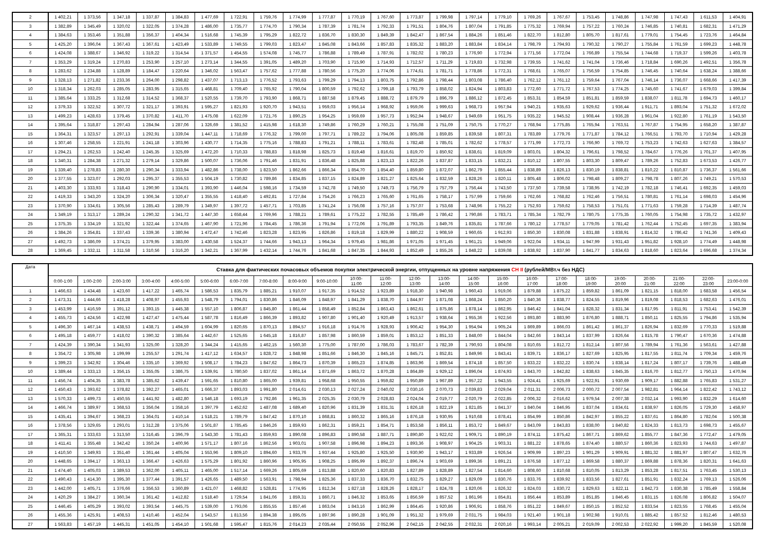| 2 | 1 402,21 | 1 373,56 | 1 347,18 | 1 337,87 | 1 384,83 | 1 477,69 | 1 722,91 | 1 759,76 | 1 774,99 | 1 777,87 | 1 770,19 | 1 767,60 | 1 773,87 | 1 799,98 | 1 797,14 | 1 779,10 | 1 769,26 | 1 767,67 | 1 753,45 | 1 748,86 | 1 747,98 | 1 747,43 | 1 611,53 | 1 404,91 |
| 3 | 1 382,89 | 1 345,49 | 1 320,02 | 1 322,05 | 1 374,28 | 1 486,00 | 1 735,77 | 1 774,70 | 1 790,34 | 1 787,39 | 1 781,74 | 1 792,33 | 1 791,51 | 1 804,76 | 1 807,04 | 1 791,85 | 1 775,32 | 1 769,94 | 1 757,22 | 1 760,24 | 1 746,85 | 1 740,81 | 1 682,31 | 1 471,29 |
| 4 | 1 384,63 | 1 353,46 | 1 351,88 | 1 356,37 | 1 404,34 | 1 516,68 | 1 745,39 | 1 795,29 | 1 822,72 | 1 836,70 | 1 830,30 | 1 849,39 | 1 842,47 | 1 867,54 | 1 884,26 | 1 851,46 | 1 822,70 | 1 812,80 | 1 805,70 | 1 817,61 | 1 779,01 | 1 754,45 | 1 723,76 | 1 464,84 |
| 5 | 1 425,20 | 1 396,04 | 1 367,43 | 1 367,61 | 1 423,49 | 1 533,89 | 1 749,55 | 1 799,03 | 1 823,47 | 1 845,08 | 1 843,66 | 1 857,83 | 1 835,32 | 1 883,20 | 1 883,84 | 1 834,14 | 1 798,79 | 1 794,93 | 1 790,32 | 1 790,27 | 1 755,84 | 1 761,59 | 1 699,23 | 1 448,78 |
| 6 | 1 424,08 | 1 388,67 | 1 346,92 | 1 319,22 | 1 314,54 | 1 371,57 | 1 454,55 | 1 574,08 | 1 745,77 | 1 786,88 | 1 789,49 | 1 787,91 | 1 782,02 | 1 780,23 | 1 776,90 | 1 772,94 | 1 771,56 | 1 772,04 | 1 766,89 | 1 755,54 | 1 744,68 | 1 719,37 | 1 599,26 | 1 403,78 |
| 7 | 1 353,29 | 1 319,24 | 1 270,83 | 1 253,90 | 1 257,10 | 1 273,14 | 1 344,55 | 1 391,05 | 1 489,20 | 1 703,90 | 1 715,90 | 1 714,93 | 1 712,57 | 1 711,29 | 1 719,83 | 1 732,98 | 1 739,55 | 1 741,62 | 1 741,04 | 1 736,46 | 1 718,84 | 1 690,26 | 1 492,51 | 1 356,78 |
| 8 | 1 283,62 | 1 234,88 | 1 128,89 | 1 184,47 | 1 220,64 | 1 346,02 | 1 563,47 | 1 757,62 | 1 777,88 | 1 780,56 | 1 775,20 | 1 774,06 | 1 774,61 | 1 781,71 | 1 778,86 | 1 772,31 | 1 768,61 | 1 765,07 | 1 756,59 | 1 754,85 | 1 746,45 | 1 740,64 | 1 638,24 | 1 388,66 |
| 9 | 1 328,13 | 1 271,82 | 1 233,36 | 1 264,00 | 1 298,82 | 1 437,07 | 1 713,13 | 1 776,52 | 1 793,63 | 1 799,29 | 1 794,13 | 1 803,75 | 1 792,86 | 1 798,44 | 1 803,08 | 1 786,40 | 1 762,12 | 1 761,12 | 1 759,64 | 1 767,04 | 1 746,14 | 1 736,07 | 1 668,66 | 1 417,39 |
| 10 | 1 318,34 | 1 262,03 | 1 285,05 | 1 283,95 | 1 315,65 | 1 468,81 | 1 709,40 | 1 765,92 | 1 790,04 | 1 800,59 | 1 792,62 | 1 799,18 | 1 793,79 | 1 858,02 | 1 824,94 | 1 803,83 | 1 772,60 | 1 771,72 | 1 767,53 | 1 774,25 | 1 745,60 | 1 741,67 | 1 679,03 | 1 399,84 |
| 11 | 1 385,64 | 1 333,25 | 1 312,68 | 1 314,52 | 1 368,37 | 1 520,55 | 1 739,70 | 1 793,90 | 1 868,71 | 1 887,58 | 1 879,45 | 1 888,72 | 1 879,79 | 1 896,79 | 1 886,12 | 1 872,45 | 1 853,31 | 1 854,59 | 1 851,81 | 1 859,59 | 1 838,07 | 1 811,78 | 1 694,73 | 1 460,17 |
| 12 | 1 379,33 | 1 322,52 | 1 307,72 | 1 321,17 | 1 393,91 | 1 595,27 | 1 821,93 | 1 920,70 | 1 943,51 | 1 959,03 | 1 956,14 | 1 968,92 | 1 959,06 | 1 999,63 | 1 968,73 | 1 957,94 | 1 940,21 | 1 935,63 | 1 929,62 | 1 936,44 | 1 911,71 | 1 893,04 | 1 751,32 | 1 672,02 |
| 13 | 1 499,23 | 1 428,63 | 1 379,45 | 1 370,82 | 1 411,70 | 1 475,08 | 1 622,09 | 1 721,76 | 1 890,25 | 1 954,25 | 1 959,69 | 1 957,73 | 1 952,94 | 1 948,67 | 1 949,69 | 1 951,75 | 1 935,22 | 1 945,52 | 1 908,44 | 1 936,28 | 1 961,04 | 1 922,80 | 1 761,19 | 1 543,50 |
| 14 | 1 395,64 | 1 318,87 | 1 297,43 | 1 284,94 | 1 287,06 | 1 326,69 | 1 381,52 | 1 415,98 | 1 618,30 | 1 749,86 | 1 760,29 | 1 760,21 | 1 755,08 | 1 751,09 | 1 750,75 | 1 770,27 | 1 768,94 | 1 775,85 | 1 765,94 | 1 763,51 | 1 767,87 | 1 754,95 | 1 658,20 | 1 387,87 |
| 15 | 1 364,31 | 1 323,57 | 1 297,13 | 1 292,91 | 1 339,04 | 1 447,11 | 1 718,69 | 1 776,32 | 1 799,00 | 1 797,71 | 1 789,22 | 1 794,06 | 1 805,08 | 1 859,85 | 1 839,58 | 1 807,31 | 1 783,89 | 1 779,76 | 1 771,87 | 1 784,12 | 1 766,51 | 1 793,70 | 1 710,94 | 1 429,28 |
| 16 | 1 307,46 | 1 258,55 | 1 221,91 | 1 241,18 | 1 303,96 | 1 430,77 | 1 714,35 | 1 775,16 | 1 788,83 | 1 791,21 | 1 788,11 | 1 783,61 | 1 782,48 | 1 785,01 | 1 782,62 | 1 778,57 | 1 771,99 | 1 772,73 | 1 766,90 | 1 769,72 | 1 753,23 | 1 742,63 | 1 627,63 | 1 384,57 |
| 17 | 1 294,21 | 1 262,53 | 1 242,40 | 1 245,35 | 1 325,69 | 1 472,20 | 1 710,33 | 1 788,83 | 1 818,98 | 1 825,73 | 1 819,48 | 1 816,61 | 1 819,70 | 1 850,92 | 1 838,61 | 1 819,09 | 1 803,01 | 1 804,32 | 1 796,61 | 1 798,52 | 1 784,67 | 1 776,26 | 1 701,37 | 1 407,95 |
| 18 | 1 340,31 | 1 284,38 | 1 271,32 | 1 279,14 | 1 329,86 | 1 500,07 | 1 736,06 | 1 791,46 | 1 831,91 | 1 836,48 | 1 825,88 | 1 823,13 | 1 822,26 | 1 837,87 | 1 833,15 | 1 832,21 | 1 810,12 | 1 807,55 | 1 803,30 | 1 809,47 | 1 789,26 | 1 752,83 | 1 673,53 | 1 426,77 |
| 19 | 1 339,40 | 1 278,83 | 1 280,30 | 1 290,34 | 1 333,94 | 1 482,86 | 1 738,00 | 1 823,50 | 1 862,66 | 1 866,34 | 1 854,70 | 1 854,40 | 1 859,80 | 1 872,07 | 1 862,79 | 1 855,44 | 1 838,89 | 1 826,13 | 1 830,19 | 1 838,81 | 1 810,22 | 1 810,87 | 1 736,37 | 1 561,66 |
| 20 | 1 377,55 | 1 323,07 | 1 292,03 | 1 295,37 | 1 355,53 | 1 504,19 | 1 730,82 | 1 789,86 | 1 834,85 | 1 837,15 | 1 824,89 | 1 821,27 | 1 825,64 | 1 832,59 | 1 828,26 | 1 820,11 | 1 805,48 | 1 806,02 | 1 798,48 | 1 809,27 | 1 798,78 | 1 807,26 | 1 749,21 | 1 570,53 |
| 21 | 1 403,30 | 1 333,93 | 1 318,43 | 1 290,90 | 1 334,01 | 1 393,90 | 1 446,04 | 1 598,16 | 1 734,59 | 1 742,78 | 1 749,50 | 1 749,73 | 1 756,79 | 1 757,79 | 1 756,44 | 1 743,50 | 1 737,50 | 1 739,58 | 1 738,95 | 1 742,19 | 1 782,18 | 1 746,41 | 1 692,35 | 1 459,03 |
| 22 | 1 419,33 | 1 343,20 | 1 324,20 | 1 306,34 | 1 320,47 | 1 355,55 | 1 418,40 | 1 492,81 | 1 727,84 | 1 754,26 | 1 766,23 | 1 765,60 | 1 761,65 | 1 758,17 | 1 757,99 | 1 759,66 | 1 762,66 | 1 768,82 | 1 762,46 | 1 756,51 | 1 780,81 | 1 761,14 | 1 698,03 | 1 454,96 |
| 23 | 1 370,90 | 1 334,61 | 1 305,56 | 1 285,43 | 1 289,79 | 1 349,97 | 1 397,72 | 1 457,71 | 1 703,85 | 1 741,24 | 1 756,08 | 1 757,16 | 1 757,07 | 1 753,68 | 1 748,96 | 1 755,22 | 1 752,93 | 1 759,62 | 1 758,53 | 1 751,01 | 1 771,63 | 1 759,28 | 1 714,39 | 1 487,74 |
| 24 | 1 349,19 | 1 313,17 | 1 289,24 | 1 290,32 | 1 341,72 | 1 447,30 | 1 658,44 | 1 769,96 | 1 788,21 | 1 789,61 | 1 775,22 | 1 782,55 | 1 785,49 | 1 786,42 | 1 790,86 | 1 783,71 | 1 785,34 | 1 782,79 | 1 780,75 | 1 775,35 | 1 760,05 | 1 754,98 | 1 735,72 | 1 432,97 |
| 25 | 1 375,35 | 1 334,19 | 1 321,92 | 1 322,44 | 1 374,65 | 1 467,90 | 1 721,96 | 1 784,45 | 1 786,36 | 1 791,94 | 1 772,06 | 1 791,89 | 1 793,35 | 1 849,76 | 1 835,81 | 1 787,66 | 1 780,12 | 1 778,57 | 1 779,05 | 1 781,42 | 1 762,44 | 1 752,45 | 1 697,35 | 1 383,94 |
| 26 | 1 384,26 | 1 354,81 | 1 337,43 | 1 339,36 | 1 380,94 | 1 472,47 | 1 742,46 | 1 823,28 | 1 823,95 | 1 826,86 | 1 819,18 | 1 829,99 | 1 880,22 | 1 908,59 | 1 960,65 | 1 912,93 | 1 850,30 | 1 830,08 | 1 831,88 | 1 838,91 | 1 814,32 | 1 786,42 | 1 741,36 | 1 409,43 |
| 27 | 1 492,73 | 1 386,09 | 1 374,21 | 1 379,95 | 1 383,00 | 1 430,58 | 1 524,37 | 1 744,66 | 1 943,13 | 1 964,34 | 1 979,45 | 1 981,86 | 1 971,05 | 1 971,45 | 1 961,21 | 1 949,06 | 1 922,04 | 1 934,11 | 1 947,99 | 1 931,43 | 1 951,82 | 1 928,10 | 1 774,49 | 1 448,98 |
| 28 | 1 369,45 | 1 332,11 | 1 311,58 | 1 310,56 | 1 316,20 | 1 342,21 | 1 367,99 | 1 432,14 | 1 744,76 | 1 841,68 | 1 847,35 | 1 844,93 | 1 852,49 | 1 855,26 | 1 848,22 | 1 839,08 | 1 838,92 | 1 837,90 | 1 841,77 | 1 834,63 | 1 818,60 | 1 823,64 | 1 696,68 | 1 374,34 |
| Дата | Ставка для фактических почасовых объемов покупки электрической энергии, отпущенных на уровне напряжения СН II (рублей/МВт.ч без НДС) | | | | | | | | | | | | | | | | | | | | | | | |
| --- | --- | --- | --- | --- | --- | --- | --- | --- | --- | --- | --- | --- | --- | --- | --- | --- | --- | --- | --- | --- | --- | --- | --- | --- |
| | 0:00-1:00 | 1:00-2:00 | 2:00-3:00 | 3:00-4:00 | 4:00-5:00 | 5:00-6:00 | 6:00-7:00 | 7:00-8:00 | 8:00-9:00 | 9:00-10:00 | 10:00- 11:00 | 11:00- 12:00 | 12:00- 13:00 | 13:00- 14:00 | 14:00- 15:00 | 15:00- 16:00 | 16:00- 17:00 | 17:00- 18:00 | 18:00- 19:00 | 19:00- 20:00 | 20:00- 21:00 | 21:00- 22:00 | 22:00- 23:00 | 23:00-0:00 |
| 1 | 1 466,63 | 1 434,48 | 1 423,60 | 1 417,22 | 1 465,74 | 1 586,53 | 1 835,79 | 1 885,21 | 1 910,07 | 1 917,35 | 1 914,52 | 1 923,89 | 1 918,30 | 1 940,98 | 1 960,43 | 1 919,06 | 1 879,88 | 1 875,22 | 1 859,82 | 1 861,09 | 1 821,15 | 1 818,00 | 1 683,58 | 1 456,54 |
| 2 | 1 473,31 | 1 444,66 | 1 418,28 | 1 408,97 | 1 455,93 | 1 548,79 | 1 794,01 | 1 830,86 | 1 846,09 | 1 848,97 | 1 841,29 | 1 838,70 | 1 844,97 | 1 871,08 | 1 868,24 | 1 850,20 | 1 840,36 | 1 838,77 | 1 824,55 | 1 819,96 | 1 819,08 | 1 818,53 | 1 682,63 | 1 476,01 |
| 3 | 1 453,99 | 1 416,59 | 1 391,12 | 1 393,15 | 1 445,38 | 1 557,10 | 1 806,87 | 1 845,80 | 1 861,44 | 1 858,49 | 1 852,84 | 1 863,43 | 1 862,61 | 1 875,86 | 1 878,14 | 1 862,95 | 1 846,42 | 1 841,04 | 1 828,32 | 1 831,34 | 1 817,95 | 1 811,91 | 1 753,41 | 1 542,39 |
| 4 | 1 455,73 | 1 424,56 | 1 422,98 | 1 427,47 | 1 475,44 | 1 587,78 | 1 816,49 | 1 866,39 | 1 893,82 | 1 907,80 | 1 901,40 | 1 920,49 | 1 913,57 | 1 938,64 | 1 955,36 | 1 922,56 | 1 893,80 | 1 883,90 | 1 876,80 | 1 888,71 | 1 850,11 | 1 825,55 | 1 794,86 | 1 535,94 |
| 5 | 1 496,30 | 1 467,14 | 1 438,53 | 1 438,71 | 1 494,59 | 1 604,99 | 1 820,65 | 1 870,13 | 1 894,57 | 1 916,18 | 1 914,76 | 1 928,93 | 1 906,42 | 1 954,30 | 1 954,94 | 1 905,24 | 1 869,89 | 1 866,03 | 1 861,42 | 1 861,37 | 1 826,94 | 1 832,69 | 1 770,33 | 1 519,88 |
| 6 | 1 495,18 | 1 459,77 | 1 418,02 | 1 390,32 | 1 385,64 | 1 442,67 | 1 525,65 | 1 645,18 | 1 816,87 | 1 857,98 | 1 860,59 | 1 859,01 | 1 853,12 | 1 851,33 | 1 848,00 | 1 844,04 | 1 842,66 | 1 843,14 | 1 837,99 | 1 826,64 | 1 815,78 | 1 790,47 | 1 670,36 | 1 474,88 |
| 7 | 1 424,39 | 1 390,34 | 1 341,93 | 1 325,00 | 1 328,20 | 1 344,24 | 1 415,65 | 1 462,15 | 1 560,30 | 1 775,00 | 1 787,00 | 1 786,03 | 1 783,67 | 1 782,39 | 1 790,93 | 1 804,08 | 1 810,65 | 1 812,72 | 1 812,14 | 1 807,56 | 1 789,94 | 1 761,36 | 1 563,61 | 1 427,88 |
| 8 | 1 354,72 | 1 305,98 | 1 199,99 | 1 255,57 | 1 291,74 | 1 417,12 | 1 634,57 | 1 828,72 | 1 848,98 | 1 851,66 | 1 846,30 | 1 845,16 | 1 845,71 | 1 852,81 | 1 849,96 | 1 843,41 | 1 839,71 | 1 836,17 | 1 827,69 | 1 825,95 | 1 817,55 | 1 811,74 | 1 709,34 | 1 459,76 |
| 9 | 1 399,23 | 1 342,92 | 1 304,46 | 1 335,10 | 1 369,92 | 1 508,17 | 1 784,23 | 1 847,62 | 1 864,73 | 1 870,39 | 1 865,23 | 1 874,85 | 1 863,96 | 1 869,54 | 1 874,18 | 1 857,50 | 1 833,22 | 1 832,22 | 1 830,74 | 1 838,14 | 1 817,24 | 1 807,17 | 1 739,76 | 1 488,49 |
| 10 | 1 389,44 | 1 333,13 | 1 356,15 | 1 355,05 | 1 386,75 | 1 539,91 | 1 780,50 | 1 837,02 | 1 861,14 | 1 871,69 | 1 863,72 | 1 870,28 | 1 864,89 | 1 929,12 | 1 896,04 | 1 874,93 | 1 843,70 | 1 842,82 | 1 838,63 | 1 845,35 | 1 816,70 | 1 812,77 | 1 750,13 | 1 470,94 |
| 11 | 1 456,74 | 1 404,35 | 1 383,78 | 1 385,62 | 1 439,47 | 1 591,65 | 1 810,80 | 1 865,00 | 1 939,81 | 1 958,68 | 1 950,55 | 1 959,82 | 1 950,89 | 1 967,89 | 1 957,22 | 1 943,55 | 1 924,41 | 1 925,69 | 1 922,91 | 1 930,69 | 1 909,17 | 1 882,88 | 1 765,83 | 1 531,27 |
| 12 | 1 450,43 | 1 393,62 | 1 378,82 | 1 392,27 | 1 465,01 | 1 666,37 | 1 893,03 | 1 991,80 | 2 014,61 | 2 030,13 | 2 027,24 | 2 040,02 | 2 030,16 | 2 070,73 | 2 039,83 | 2 029,04 | 2 011,31 | 2 006,73 | 2 000,72 | 2 007,54 | 1 982,81 | 1 964,14 | 1 822,42 | 1 743,12 |
| 13 | 1 570,33 | 1 499,73 | 1 450,55 | 1 441,92 | 1 482,80 | 1 546,18 | 1 693,19 | 1 792,86 | 1 961,35 | 2 025,35 | 2 030,79 | 2 028,83 | 2 024,04 | 2 019,77 | 2 020,79 | 2 022,85 | 2 006,32 | 2 016,62 | 1 979,54 | 2 007,38 | 2 032,14 | 1 993,90 | 1 832,29 | 1 614,60 |
| 14 | 1 466,74 | 1 389,97 | 1 368,53 | 1 356,04 | 1 358,16 | 1 397,79 | 1 452,62 | 1 487,08 | 1 689,40 | 1 820,96 | 1 831,39 | 1 831,31 | 1 826,18 | 1 822,19 | 1 821,85 | 1 841,37 | 1 840,04 | 1 846,95 | 1 837,04 | 1 834,61 | 1 838,97 | 1 826,05 | 1 729,30 | 1 458,97 |
| 15 | 1 435,41 | 1 394,67 | 1 368,23 | 1 364,01 | 1 410,14 | 1 518,21 | 1 789,79 | 1 847,42 | 1 870,10 | 1 868,81 | 1 860,32 | 1 865,16 | 1 876,18 | 1 930,95 | 1 910,68 | 1 878,41 | 1 854,99 | 1 850,86 | 1 842,97 | 1 855,22 | 1 837,61 | 1 864,80 | 1 782,04 | 1 500,38 |
| 16 | 1 378,56 | 1 329,65 | 1 293,01 | 1 312,28 | 1 375,06 | 1 501,87 | 1 785,45 | 1 846,26 | 1 859,93 | 1 862,31 | 1 859,21 | 1 854,71 | 1 853,58 | 1 856,11 | 1 853,72 | 1 849,67 | 1 843,09 | 1 843,83 | 1 838,00 | 1 840,82 | 1 824,33 | 1 813,73 | 1 698,73 | 1 455,67 |
| 17 | 1 365,31 | 1 333,63 | 1 313,50 | 1 316,45 | 1 396,79 | 1 543,30 | 1 781,43 | 1 859,93 | 1 890,08 | 1 896,83 | 1 890,58 | 1 887,71 | 1 890,80 | 1 922,02 | 1 909,71 | 1 890,19 | 1 874,11 | 1 875,42 | 1 867,71 | 1 869,62 | 1 855,77 | 1 847,36 | 1 772,47 | 1 479,05 |
| 18 | 1 411,41 | 1 355,48 | 1 342,42 | 1 350,24 | 1 400,96 | 1 571,17 | 1 807,16 | 1 862,56 | 1 903,01 | 1 907,58 | 1 896,98 | 1 894,23 | 1 893,36 | 1 908,97 | 1 904,25 | 1 903,31 | 1 881,22 | 1 878,65 | 1 874,40 | 1 880,57 | 1 860,36 | 1 823,93 | 1 744,63 | 1 497,87 |
| 19 | 1 410,50 | 1 349,93 | 1 351,40 | 1 361,44 | 1 405,04 | 1 553,96 | 1 809,10 | 1 894,60 | 1 933,76 | 1 937,44 | 1 925,80 | 1 925,50 | 1 930,90 | 1 943,17 | 1 933,89 | 1 926,54 | 1 909,99 | 1 897,23 | 1 901,29 | 1 909,91 | 1 881,32 | 1 881,97 | 1 807,47 | 1 632,76 |
| 20 | 1 448,65 | 1 394,17 | 1 363,13 | 1 366,47 | 1 426,63 | 1 575,29 | 1 801,92 | 1 860,96 | 1 905,95 | 1 908,25 | 1 895,99 | 1 892,37 | 1 896,74 | 1 903,69 | 1 899,36 | 1 891,21 | 1 876,58 | 1 877,12 | 1 869,58 | 1 880,37 | 1 869,88 | 1 878,36 | 1 820,31 | 1 641,63 |
| 21 | 1 474,40 | 1 405,03 | 1 389,53 | 1 362,00 | 1 405,11 | 1 465,00 | 1 517,14 | 1 669,26 | 1 805,69 | 1 813,88 | 1 820,60 | 1 820,83 | 1 827,89 | 1 828,89 | 1 827,54 | 1 814,60 | 1 808,60 | 1 810,68 | 1 810,05 | 1 813,29 | 1 853,28 | 1 817,51 | 1 763,45 | 1 530,13 |
| 22 | 1 490,43 | 1 414,30 | 1 395,30 | 1 377,44 | 1 391,57 | 1 426,65 | 1 489,50 | 1 563,91 | 1 798,94 | 1 825,36 | 1 837,33 | 1 836,70 | 1 832,75 | 1 829,27 | 1 829,09 | 1 830,76 | 1 833,76 | 1 839,92 | 1 833,56 | 1 827,61 | 1 851,91 | 1 832,24 | 1 769,13 | 1 526,06 |
| 23 | 1 442,00 | 1 405,71 | 1 376,66 | 1 356,53 | 1 360,89 | 1 421,07 | 1 468,82 | 1 528,81 | 1 774,95 | 1 812,34 | 1 827,18 | 1 828,26 | 1 828,17 | 1 824,78 | 1 820,06 | 1 826,32 | 1 824,03 | 1 830,72 | 1 829,63 | 1 822,11 | 1 842,73 | 1 830,38 | 1 785,49 | 1 558,84 |
| 24 | 1 420,29 | 1 384,27 | 1 360,34 | 1 361,42 | 1 412,82 | 1 518,40 | 1 729,54 | 1 841,06 | 1 859,31 | 1 860,71 | 1 846,32 | 1 853,65 | 1 856,59 | 1 857,52 | 1 861,96 | 1 854,81 | 1 856,44 | 1 853,89 | 1 851,85 | 1 846,45 | 1 831,15 | 1 826,08 | 1 806,82 | 1 504,07 |
| 25 | 1 446,45 | 1 405,29 | 1 393,02 | 1 393,54 | 1 445,75 | 1 539,00 | 1 793,06 | 1 855,55 | 1 857,46 | 1 863,04 | 1 843,16 | 1 862,99 | 1 864,45 | 1 920,86 | 1 906,91 | 1 858,76 | 1 851,22 | 1 849,67 | 1 850,15 | 1 852,52 | 1 833,54 | 1 823,55 | 1 768,45 | 1 455,04 |
| 26 | 1 455,36 | 1 425,91 | 1 408,53 | 1 410,46 | 1 452,04 | 1 543,57 | 1 813,56 | 1 894,38 | 1 895,05 | 1 897,96 | 1 890,28 | 1 901,09 | 1 951,32 | 1 979,69 | 2 031,75 | 1 984,03 | 1 921,40 | 1 901,18 | 1 902,98 | 1 910,01 | 1 885,42 | 1 857,52 | 1 812,46 | 1 480,53 |
| 27 | 1 563,83 | 1 457,19 | 1 445,31 | 1 451,05 | 1 454,10 | 1 501,68 | 1 595,47 | 1 815,76 | 2 014,23 | 2 035,44 | 2 050,55 | 2 052,96 | 2 042,15 | 2 042,55 | 2 032,31 | 2 020,16 | 1 993,14 | 2 005,21 | 2 019,09 | 2 002,53 | 2 022,92 | 1 999,20 | 1 845,59 | 1 520,08 |